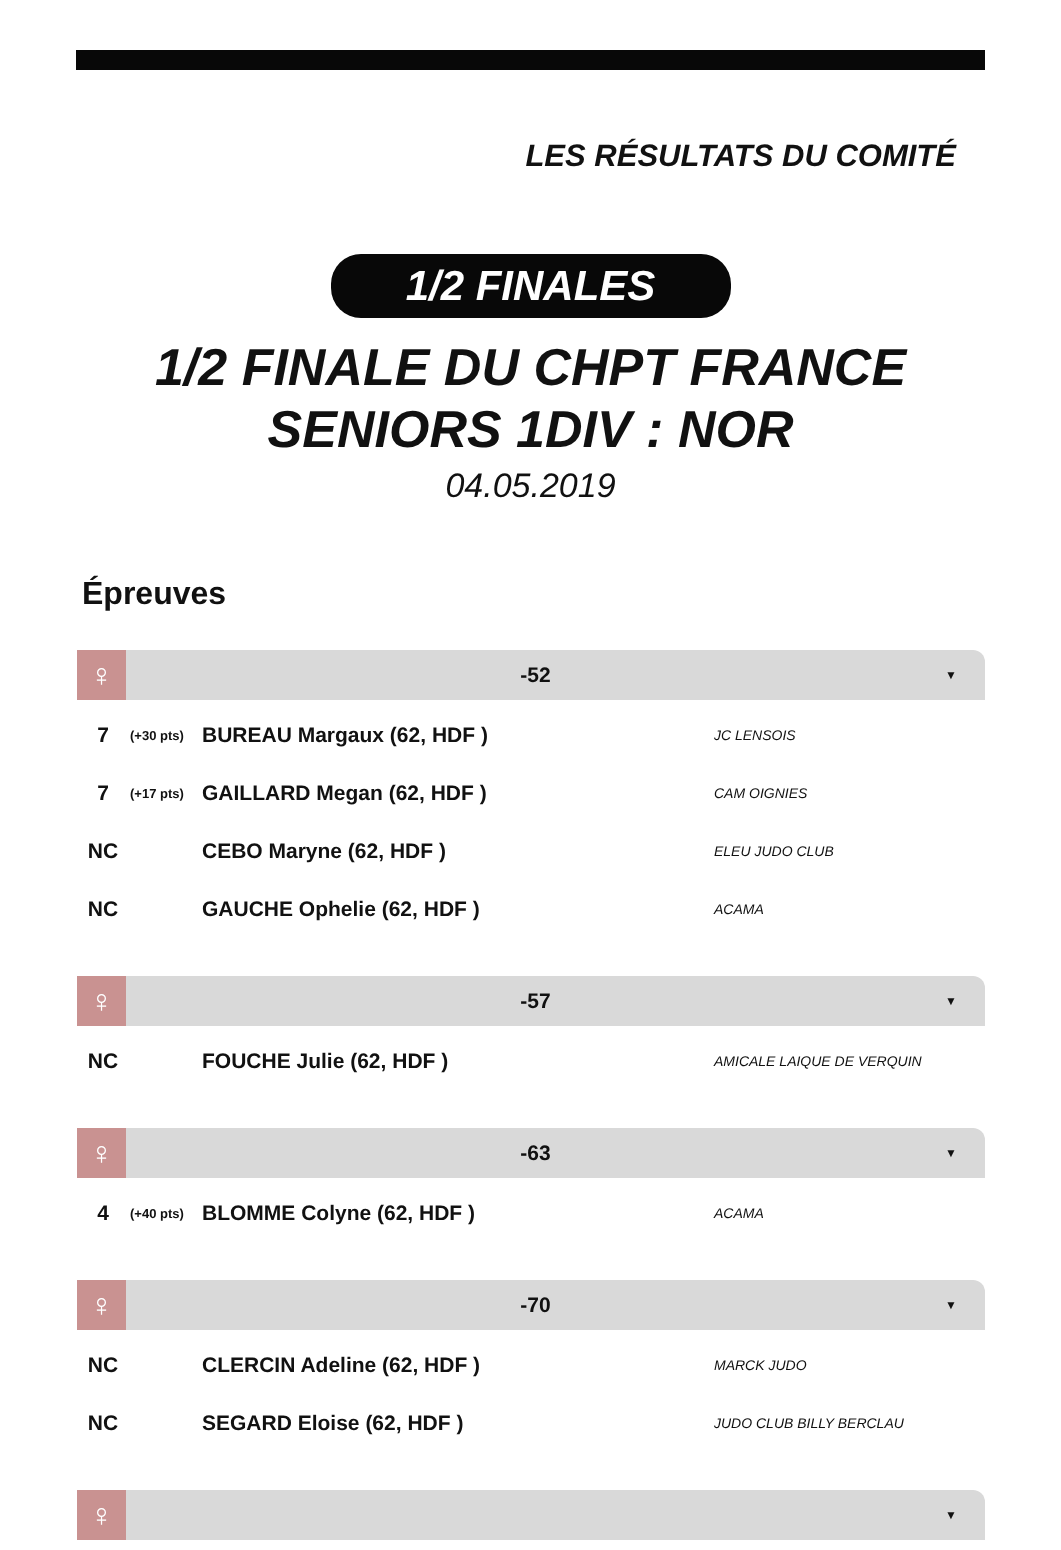LES RÉSULTATS DU COMITÉ
1/2 FINALES
1/2 FINALE DU CHPT FRANCE
SENIORS 1DIV : NOR
04.05.2019
Épreuves
♀
-52
▼
| 7 | (+30 pts) | BUREAU Margaux (62, HDF ) | JC LENSOIS |
| 7 | (+17 pts) | GAILLARD Megan (62, HDF ) | CAM OIGNIES |
| NC | | CEBO Maryne (62, HDF ) | ELEU JUDO CLUB |
| NC | | GAUCHE Ophelie (62, HDF ) | ACAMA |
♀
-57
▼
| NC | | FOUCHE Julie (62, HDF ) | AMICALE LAIQUE DE VERQUIN |
♀
-63
▼
| 4 | (+40 pts) | BLOMME Colyne (62, HDF ) | ACAMA |
♀
-70
▼
| NC | | CLERCIN Adeline (62, HDF ) | MARCK JUDO |
| NC | | SEGARD Eloise (62, HDF ) | JUDO CLUB BILLY BERCLAU |
♀
▼